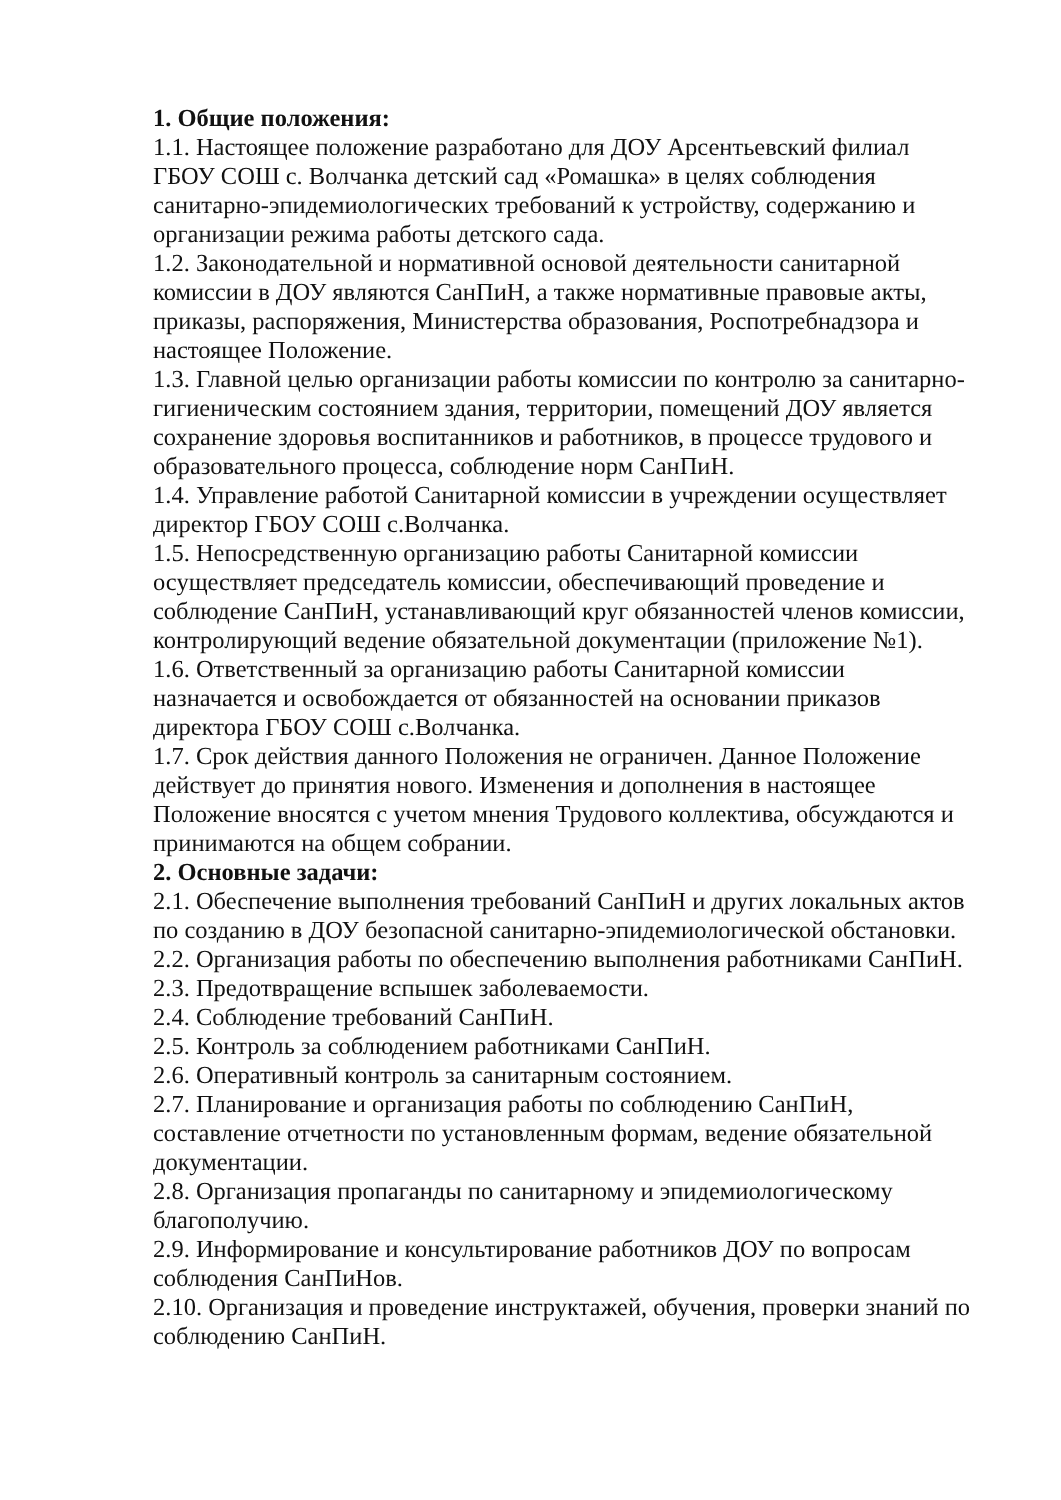1. Общие положения:
1.1. Настоящее положение разработано для ДОУ Арсентьевский филиал ГБОУ СОШ с. Волчанка детский сад «Ромашка» в целях соблюдения санитарно-эпидемиологических требований к устройству, содержанию и организации режима работы детского сада.
1.2. Законодательной и нормативной основой деятельности санитарной комиссии в ДОУ являются СанПиН, а также нормативные правовые акты, приказы, распоряжения, Министерства образования, Роспотребнадзора и настоящее Положение.
1.3. Главной целью организации работы комиссии по контролю за санитарно-гигиеническим состоянием здания, территории, помещений ДОУ является сохранение здоровья воспитанников и работников, в процессе трудового и образовательного процесса, соблюдение норм СанПиН.
1.4. Управление работой Санитарной комиссии в учреждении осуществляет директор ГБОУ СОШ с.Волчанка.
1.5. Непосредственную организацию работы Санитарной комиссии осуществляет председатель комиссии, обеспечивающий проведение и соблюдение СанПиН, устанавливающий круг обязанностей членов комиссии, контролирующий ведение обязательной документации (приложение №1).
1.6. Ответственный за организацию работы Санитарной комиссии назначается и освобождается от обязанностей на основании приказов директора ГБОУ СОШ с.Волчанка.
1.7. Срок действия данного Положения не ограничен. Данное Положение действует до принятия нового. Изменения и дополнения в настоящее Положение вносятся с учетом мнения Трудового коллектива, обсуждаются и принимаются на общем собрании.
2. Основные задачи:
2.1. Обеспечение выполнения требований СанПиН и других локальных актов по созданию в ДОУ безопасной санитарно-эпидемиологической обстановки.
2.2. Организация работы по обеспечению выполнения работниками СанПиН.
2.3. Предотвращение вспышек заболеваемости.
2.4. Соблюдение требований СанПиН.
2.5. Контроль за соблюдением работниками СанПиН.
2.6. Оперативный контроль за санитарным состоянием.
2.7. Планирование и организация работы по соблюдению СанПиН, составление отчетности по установленным формам, ведение обязательной документации.
2.8. Организация пропаганды по санитарному и эпидемиологическому благополучию.
2.9. Информирование и консультирование работников ДОУ по вопросам соблюдения СанПиНов.
2.10. Организация и проведение инструктажей, обучения, проверки знаний по соблюдению СанПиН.